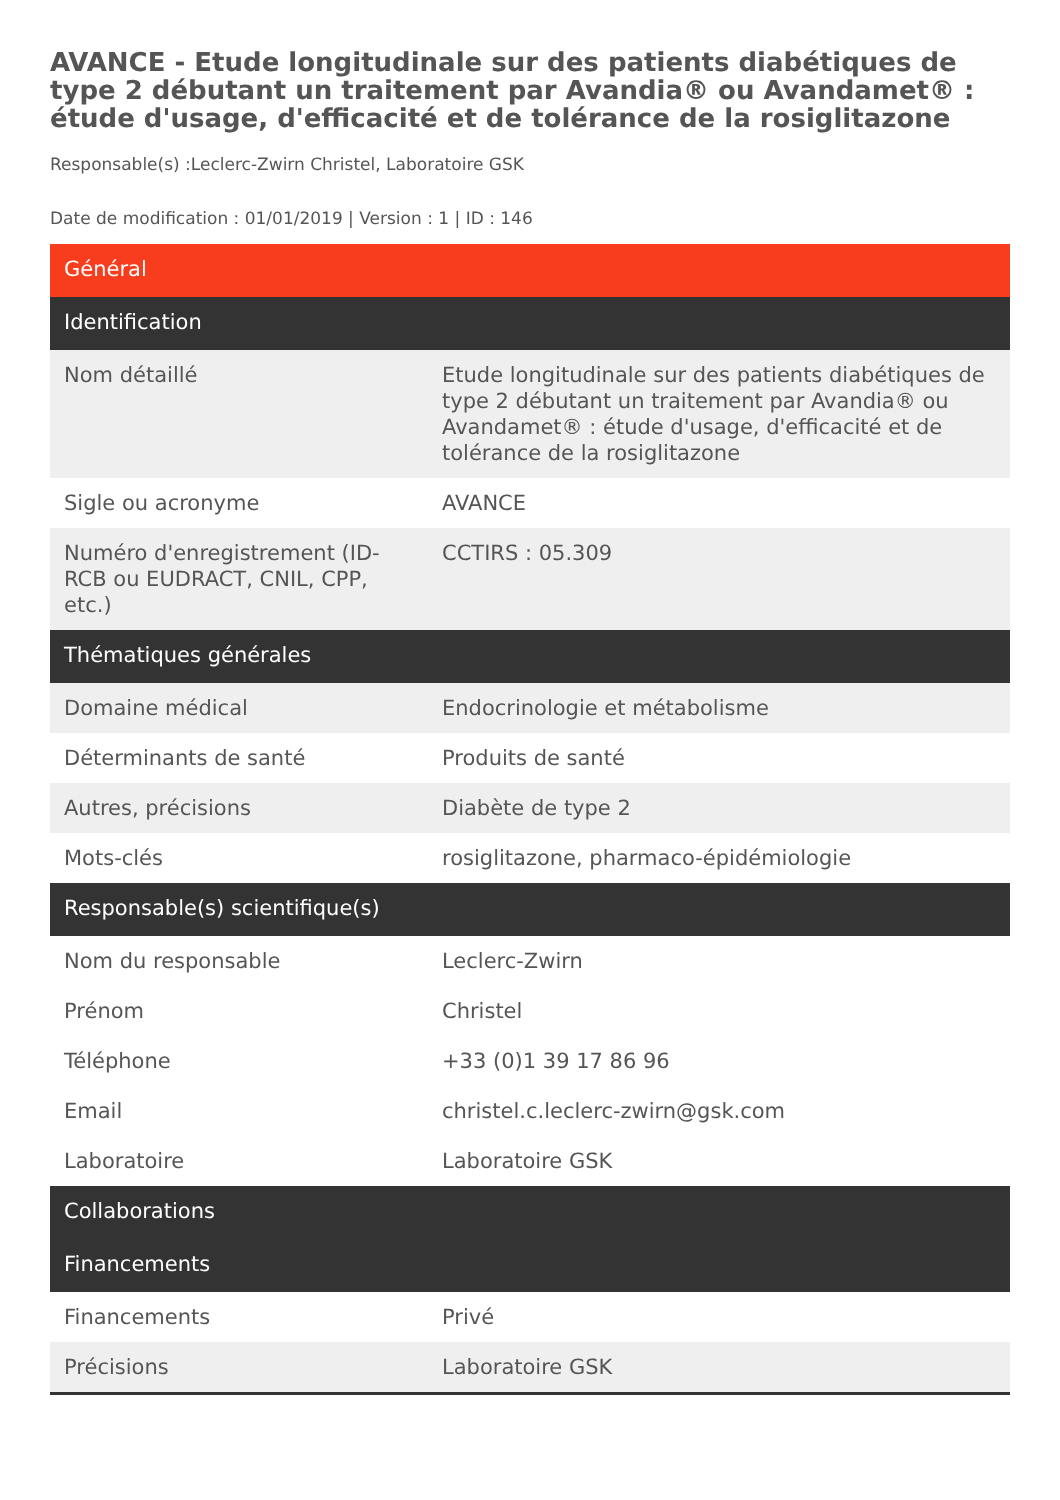AVANCE - Etude longitudinale sur des patients diabétiques de type 2 débutant un traitement par Avandia® ou Avandamet® : étude d'usage, d'efficacité et de tolérance de la rosiglitazone
Responsable(s) :Leclerc-Zwirn Christel, Laboratoire GSK
Date de modification : 01/01/2019 | Version : 1 | ID : 146
| Général | |
| --- | --- |
| Identification | |
| Nom détaillé | Etude longitudinale sur des patients diabétiques de type 2 débutant un traitement par Avandia® ou Avandamet® : étude d'usage, d'efficacité et de tolérance de la rosiglitazone |
| Sigle ou acronyme | AVANCE |
| Numéro d'enregistrement (ID-RCB ou EUDRACT, CNIL, CPP, etc.) | CCTIRS : 05.309 |
| Thématiques générales | |
| Domaine médical | Endocrinologie et métabolisme |
| Déterminants de santé | Produits de santé |
| Autres, précisions | Diabète de type 2 |
| Mots-clés | rosiglitazone, pharmaco-épidémiologie |
| Responsable(s) scientifique(s) | |
| Nom du responsable | Leclerc-Zwirn |
| Prénom | Christel |
| Téléphone | +33 (0)1 39 17 86 96 |
| Email | christel.c.leclerc-zwirn@gsk.com |
| Laboratoire | Laboratoire GSK |
| Collaborations | |
| Financements | |
| Financements | Privé |
| Précisions | Laboratoire GSK |